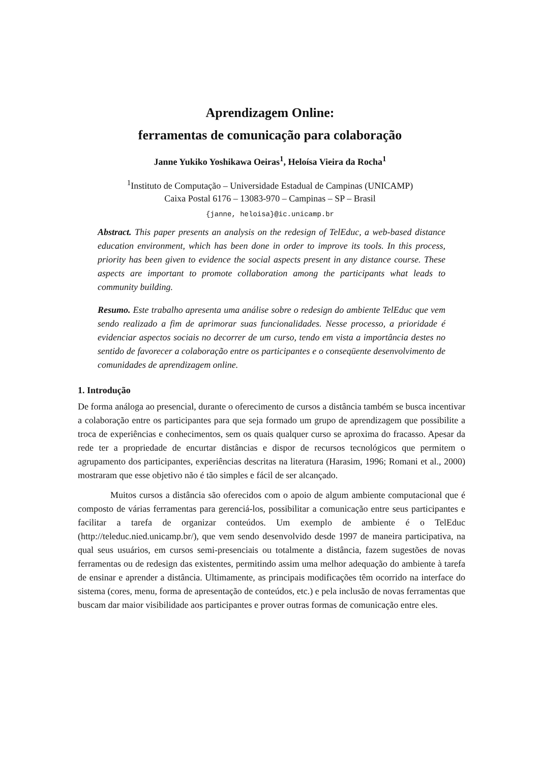Aprendizagem Online:
ferramentas de comunicação para colaboração
Janne Yukiko Yoshikawa Oeiras<sup>1</sup>, Heloísa Vieira da Rocha<sup>1</sup>
<sup>1</sup> Instituto de Computação – Universidade Estadual de Campinas (UNICAMP)
Caixa Postal 6176 – 13083-970 – Campinas – SP – Brasil
{janne, heloisa}@ic.unicamp.br
Abstract. This paper presents an analysis on the redesign of TelEduc, a web-based distance education environment, which has been done in order to improve its tools. In this process, priority has been given to evidence the social aspects present in any distance course. These aspects are important to promote collaboration among the participants what leads to community building.
Resumo. Este trabalho apresenta uma análise sobre o redesign do ambiente TelEduc que vem sendo realizado a fim de aprimorar suas funcionalidades. Nesse processo, a prioridade é evidenciar aspectos sociais no decorrer de um curso, tendo em vista a importância destes no sentido de favorecer a colaboração entre os participantes e o conseqüente desenvolvimento de comunidades de aprendizagem online.
1. Introdução
De forma análoga ao presencial, durante o oferecimento de cursos a distância também se busca incentivar a colaboração entre os participantes para que seja formado um grupo de aprendizagem que possibilite a troca de experiências e conhecimentos, sem os quais qualquer curso se aproxima do fracasso. Apesar da rede ter a propriedade de encurtar distâncias e dispor de recursos tecnológicos que permitem o agrupamento dos participantes, experiências descritas na literatura (Harasim, 1996; Romani et al., 2000) mostraram que esse objetivo não é tão simples e fácil de ser alcançado.
Muitos cursos a distância são oferecidos com o apoio de algum ambiente computacional que é composto de várias ferramentas para gerenciá-los, possibilitar a comunicação entre seus participantes e facilitar a tarefa de organizar conteúdos. Um exemplo de ambiente é o TelEduc (http://teleduc.nied.unicamp.br/), que vem sendo desenvolvido desde 1997 de maneira participativa, na qual seus usuários, em cursos semi-presenciais ou totalmente a distância, fazem sugestões de novas ferramentas ou de redesign das existentes, permitindo assim uma melhor adequação do ambiente à tarefa de ensinar e aprender a distância. Ultimamente, as principais modificações têm ocorrido na interface do sistema (cores, menu, forma de apresentação de conteúdos, etc.) e pela inclusão de novas ferramentas que buscam dar maior visibilidade aos participantes e prover outras formas de comunicação entre eles.